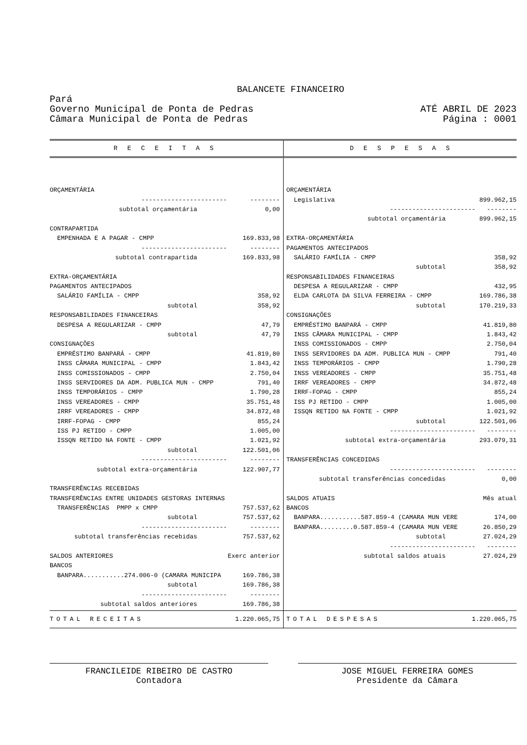BALANCETE FINANCEIRO
Pará
Governo Municipal de Ponta de Pedras
Câmara Municipal de Ponta de Pedras
ATÉ ABRIL DE 2023
Página : 0001
| R E C E I T A S | D E S P E S A S |
| --- | --- |
| / ORÇAMENTÁRIA / / / ----------------------- / -------- / / subtotal orçamentária / 0,00 / / CONTRAPARTIDA / / / EMPENHADA E A PAGAR - CMPP / 169.833,98 / / ----------------------- / -------- / / subtotal contrapartida / 169.833,98 / / EXTRA-ORÇAMENTÁRIA / / / PAGAMENTOS ANTECIPADOS / / / SALÁRIO FAMÍLIA - CMPP / 358,92 / / subtotal / 358,92 / / RESPONSABILIDADES FINANCEIRAS / / / DESPESA A REGULARIZAR - CMPP / 47,79 / / subtotal / 47,79 / / CONSIGNAÇÕES / / / EMPRÉSTIMO BANPARÁ - CMPP / 41.819,80 / / INSS CÂMARA MUNICIPAL - CMPP / 1.843,42 / / INSS COMISSIONADOS - CMPP / 2.750,04 / / INSS SERVIDORES DA ADM. PUBLICA MUN - CMPP / 791,40 / / INSS TEMPORÁRIOS - CMPP / 1.790,28 / / INSS VEREADORES - CMPP / 35.751,48 / / IRRF VEREADORES - CMPP / 34.872,48 / / IRRF-FOPAG - CMPP / 855,24 / / ISS PJ RETIDO - CMPP / 1.005,00 / / ISSQN RETIDO NA FONTE - CMPP / 1.021,92 / / subtotal / 122.501,06 / / ----------------------- / -------- / / subtotal extra-orçamentária / 122.907,77 / / TRANSFERÊNCIAS RECEBIDAS / / / TRANSFERÊNCIAS ENTRE UNIDADES GESTORAS INTERNAS / / / TRANSFERÊNCIAS PMPP x CMPP / 757.537,62 / / subtotal / 757.537,62 / / ----------------------- / -------- / / subtotal transferências recebidas / 757.537,62 / / SALDOS ANTERIORES / Exerc anterior / / BANCOS / / / BANPARA...........274.006-0 (CAMARA MUNICIPA / 169.786,38 / / subtotal / 169.786,38 / / ----------------------- / -------- / / subtotal saldos anteriores / 169.786,38 / | / ORÇAMENTÁRIA / / / Legislativa / 899.962,15 / / ----------------------- / -------- / / subtotal orçamentária / 899.962,15 / / EXTRA-ORÇAMENTÁRIA / / / PAGAMENTOS ANTECIPADOS / / / SALÁRIO FAMÍLIA - CMPP / 358,92 / / subtotal / 358,92 / / RESPONSABILIDADES FINANCEIRAS / / / DESPESA A REGULARIZAR - CMPP / 432,95 / / ELDA CARLOTA DA SILVA FERREIRA - CMPP / 169.786,38 / / subtotal / 170.219,33 / / CONSIGNAÇÕES / / / EMPRÉSTIMO BANPARÁ - CMPP / 41.819,80 / / INSS CÂMARA MUNICIPAL - CMPP / 1.843,42 / / INSS COMISSIONADOS - CMPP / 2.750,04 / / INSS SERVIDORES DA ADM. PUBLICA MUN - CMPP / 791,40 / / INSS TEMPORÁRIOS - CMPP / 1.790,28 / / INSS VEREADORES - CMPP / 35.751,48 / / IRRF VEREADORES - CMPP / 34.872,48 / / IRRF-FOPAG - CMPP / 855,24 / / ISS PJ RETIDO - CMPP / 1.005,00 / / ISSQN RETIDO NA FONTE - CMPP / 1.021,92 / / subtotal / 122.501,06 / / ----------------------- / -------- / / subtotal extra-orçamentária / 293.079,31 / / TRANSFERÊNCIAS CONCEDIDAS / / / ----------------------- / -------- / / subtotal transferências concedidas / 0,00 / / SALDOS ATUAIS / Mês atual / / BANCOS / / / BANPARA...........587.859-4 (CAMARA MUN VERE / 174,00 / / BANPARA.........0.587.859-4 (CAMARA MUN VERE / 26.850,29 / / subtotal / 27.024,29 / / ----------------------- / -------- / / subtotal saldos atuais / 27.024,29 / |
| TOTAL RECEITAS 1.220.065,75 | TOTAL DESPESAS 1.220.065,75 |
FRANCILEIDE RIBEIRO DE CASTRO
Contadora
JOSE MIGUEL FERREIRA GOMES
Presidente da Câmara